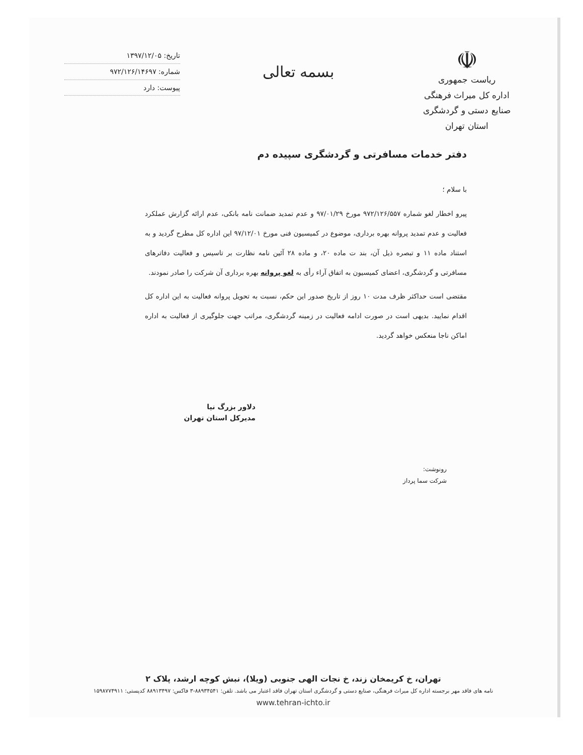☫
ریاست جمهوری
اداره کل میراث فرهنگی
صنایع دستی و گردشگری
استان تهران
بسمه تعالی
تاریخ: ۱۳۹۷/۱۲/۰۵
شماره: ۹۷۲/۱۲۶/۱۴۶۹۷
پیوست: دارد
دفتر خدمات مسافرتی و گردشگری سپیده دم
با سلام ؛
پیرو اخطار لغو شماره ۹۷۲/۱۲۶/۵۵۷ مورخ ۹۷/۰۱/۲۹ و عدم تمدید ضمانت نامه بانکی، عدم ارائه گزارش عملکرد فعالیت و عدم تمدید پروانه بهره برداری، موضوع در کمیسیون فنی مورخ ۹۷/۱۲/۰۱ این اداره کل مطرح گردید و به استناد ماده ۱۱ و تبصره ذیل آن، بند ت ماده ۲۰، و ماده ۲۸ آئین نامه نظارت بر تاسیس و فعالیت دفاترهای مسافرتی و گردشگری، اعضای کمیسیون به اتفاق آراء رأی به لغو پروانه بهره برداری آن شرکت را صادر نمودند.
مقتضی است حداکثر ظرف مدت ۱۰ روز از تاریخ صدور این حکم، نسبت به تحویل پروانه فعالیت به این اداره کل اقدام نمایید. بدیهی است در صورت ادامه فعالیت در زمینه گردشگری، مراتب جهت جلوگیری از فعالیت به اداره اماکن ناجا منعکس خواهد گردید.
دلاور بزرگ نیا
مدیرکل استان تهران
رونوشت:
شرکت سما پرداز
تهران، خ کریمخان زند، خ نجات الهی جنوبی (ویلا)، نبش کوچه ارشد، پلاک ۲
نامه های فاقد مهر برجسته اداره کل میراث فرهنگی، صنایع دستی و گردشگری استان تهران فاقد اعتبار می باشد. تلفن: ۸۸۹۳۴۵۴۱-۳ فاکس: ۸۸۹۱۳۴۹۷ کدپستی: ۱۵۹۸۷۷۴۹۱۱
www.tehran-ichto.ir